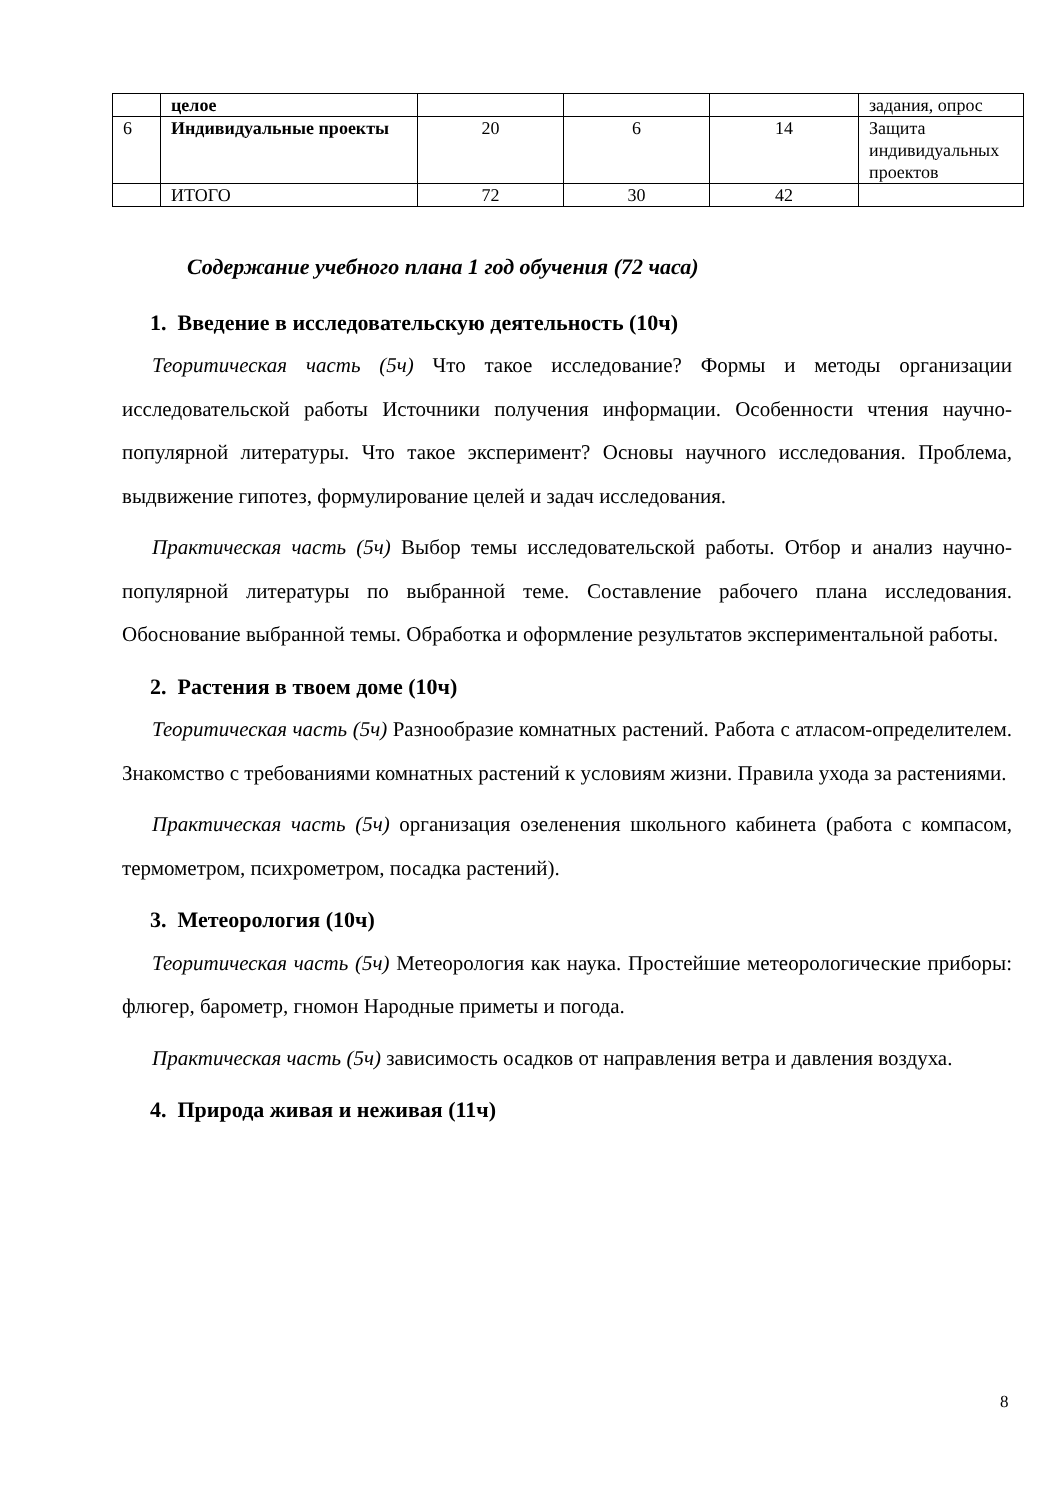| | целое | | | | задания, опрос |
| 6 | Индивидуальные проекты | 20 | 6 | 14 | Защита индивидуальных проектов |
| | ИТОГО | 72 | 30 | 42 | |
Содержание учебного плана 1 год обучения (72 часа)
1. Введение в исследовательскую деятельность (10ч)
Теоритическая часть (5ч) Что такое исследование? Формы и методы организации исследовательской работы Источники получения информации. Особенности чтения научно-популярной литературы. Что такое эксперимент? Основы научного исследования. Проблема, выдвижение гипотез, формулирование целей и задач исследования.
Практическая часть (5ч) Выбор темы исследовательской работы. Отбор и анализ научно-популярной литературы по выбранной теме. Составление рабочего плана исследования. Обоснование выбранной темы. Обработка и оформление результатов экспериментальной работы.
2. Растения в твоем доме (10ч)
Теоритическая часть (5ч) Разнообразие комнатных растений. Работа с атласом-определителем. Знакомство с требованиями комнатных растений к условиям жизни. Правила ухода за растениями.
Практическая часть (5ч) организация озеленения школьного кабинета (работа с компасом, термометром, психрометром, посадка растений).
3. Метеорология (10ч)
Теоритическая часть (5ч) Метеорология как наука. Простейшие метеорологические приборы: флюгер, барометр, гномон Народные приметы и погода.
Практическая часть (5ч) зависимость осадков от направления ветра и давления воздуха.
4. Природа живая и неживая (11ч)
8